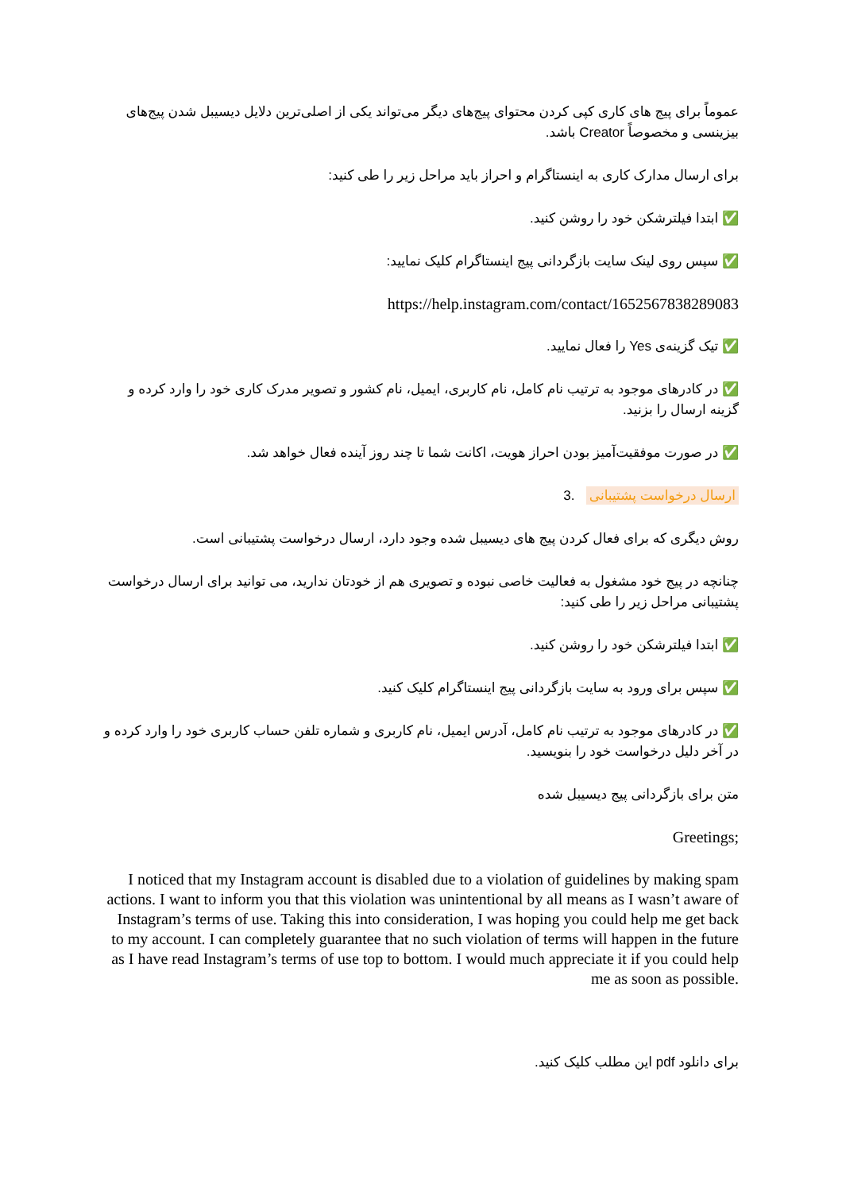عموماً برای پیج های کاری کپی کردن محتوای پیج‌های دیگر می‌تواند یکی از اصلی‌ترین دلایل دیسیبل شدن پیج‌های بیزینسی و مخصوصاً Creator باشد.
برای ارسال مدارک کاری به اینستاگرام و احراز باید مراحل زیر را طی کنید:
✅ ابتدا فیلترشکن خود را روشن کنید.
✅ سپس روی لینک سایت بازگردانی پیج اینستاگرام کلیک نمایید:
https://help.instagram.com/contact/1652567838289083
✅ تیک گزینه‌ی Yes را فعال نمایید.
✅ در کادرهای موجود به ترتیب نام کامل، نام کاربری، ایمیل، نام کشور و تصویر مدرک کاری خود را وارد کرده و گزینه ارسال را بزنید.
✅ در صورت موفقیت‌آمیز بودن احراز هویت، اکانت شما تا چند روز آینده فعال خواهد شد.
ارسال درخواست پشتیبانی .3
روش دیگری که برای فعال کردن پیج های دیسیبل شده وجود دارد، ارسال درخواست پشتیبانی است.
چنانچه در پیج خود مشغول به فعالیت خاصی نبوده و تصویری هم از خودتان ندارید، می توانید برای ارسال درخواست پشتیبانی مراحل زیر را طی کنید:
✅ ابتدا فیلترشکن خود را روشن کنید.
✅ سپس برای ورود به سایت بازگردانی پیج اینستاگرام کلیک کنید.
✅ در کادرهای موجود به ترتیب نام کامل، آدرس ایمیل، نام کاربری و شماره تلفن حساب کاربری خود را وارد کرده و در آخر دلیل درخواست خود را بنویسید.
متن برای بازگردانی پیج دیسیبل شده
Greetings;
I noticed that my Instagram account is disabled due to a violation of guidelines by making spam actions. I want to inform you that this violation was unintentional by all means as I wasn’t aware of Instagram’s terms of use. Taking this into consideration, I was hoping you could help me get back to my account. I can completely guarantee that no such violation of terms will happen in the future as I have read Instagram’s terms of use top to bottom. I would much appreciate it if you could help me as soon as possible.
برای دانلود pdf این مطلب کلیک کنید.